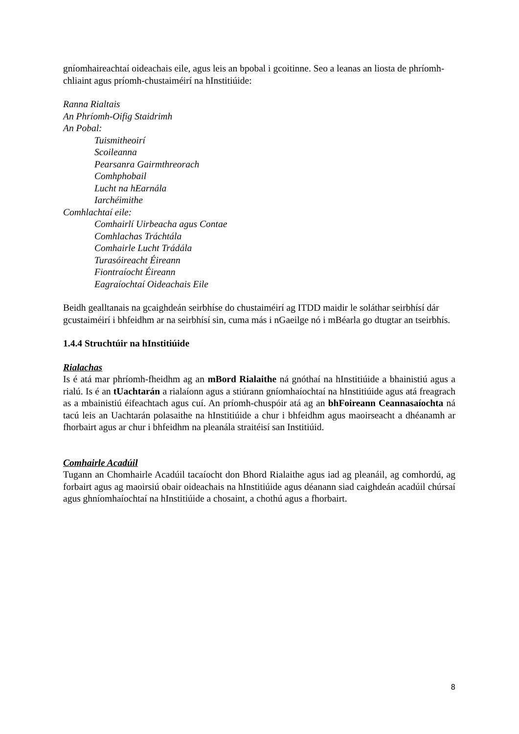gníomhaireachtaí oideachais eile, agus leis an bpobal i gcoitinne. Seo a leanas an liosta de phríomh-chliaint agus príomh-chustaiméirí na hInstitiúide:
Ranna Rialtais
An Phríomh-Oifig Staidrimh
An Pobal:
Tuismitheoirí
Scoileanna
Pearsanra Gairmthreorach
Comhphobail
Lucht na hEarnála
Iarchéimithe
Comhlachtaí eile:
Comhairlí Uirbeacha agus Contae
Comhlachas Tráchtála
Comhairle Lucht Trádála
Turasóireacht Éireann
Fiontraíocht Éireann
Eagraíochtaí Oideachais Eile
Beidh gealltanais na gcaighdeán seirbhíse do chustaiméirí ag ITDD maidir le soláthar seirbhísí dár gcustaiméirí i bhfeidhm ar na seirbhísí sin, cuma más i nGaeilge nó i mBéarla go dtugtar an tseirbhís.
1.4.4 Struchtúir na hInstitiúide
Rialachas
Is é atá mar phríomh-fheidhm ag an mBord Rialaithe ná gnóthaí na hInstitiúide a bhainistiú agus a rialú. Is é an tUachtarán a rialaíonn agus a stiúrann gníomhaíochtaí na hInstitiúide agus atá freagrach as a mbainistiú éifeachtach agus cuí. An príomh-chuspóir atá ag an bhFoireann Ceannasaíochta ná tacú leis an Uachtarán polasaithe na hInstitiúide a chur i bhfeidhm agus maoirseacht a dhéanamh ar fhorbairt agus ar chur i bhfeidhm na pleanála straitéisí san Institiúid.
Comhairle Acadúil
Tugann an Chomhairle Acadúil tacaíocht don Bhord Rialaithe agus iad ag pleanáil, ag comhordú, ag forbairt agus ag maoirsiú obair oideachais na hInstitiúide agus déanann siad caighdeán acadúil chúrsaí agus ghníomhaíochtaí na hInstitiúide a chosaint, a chothú agus a fhorbairt.
8